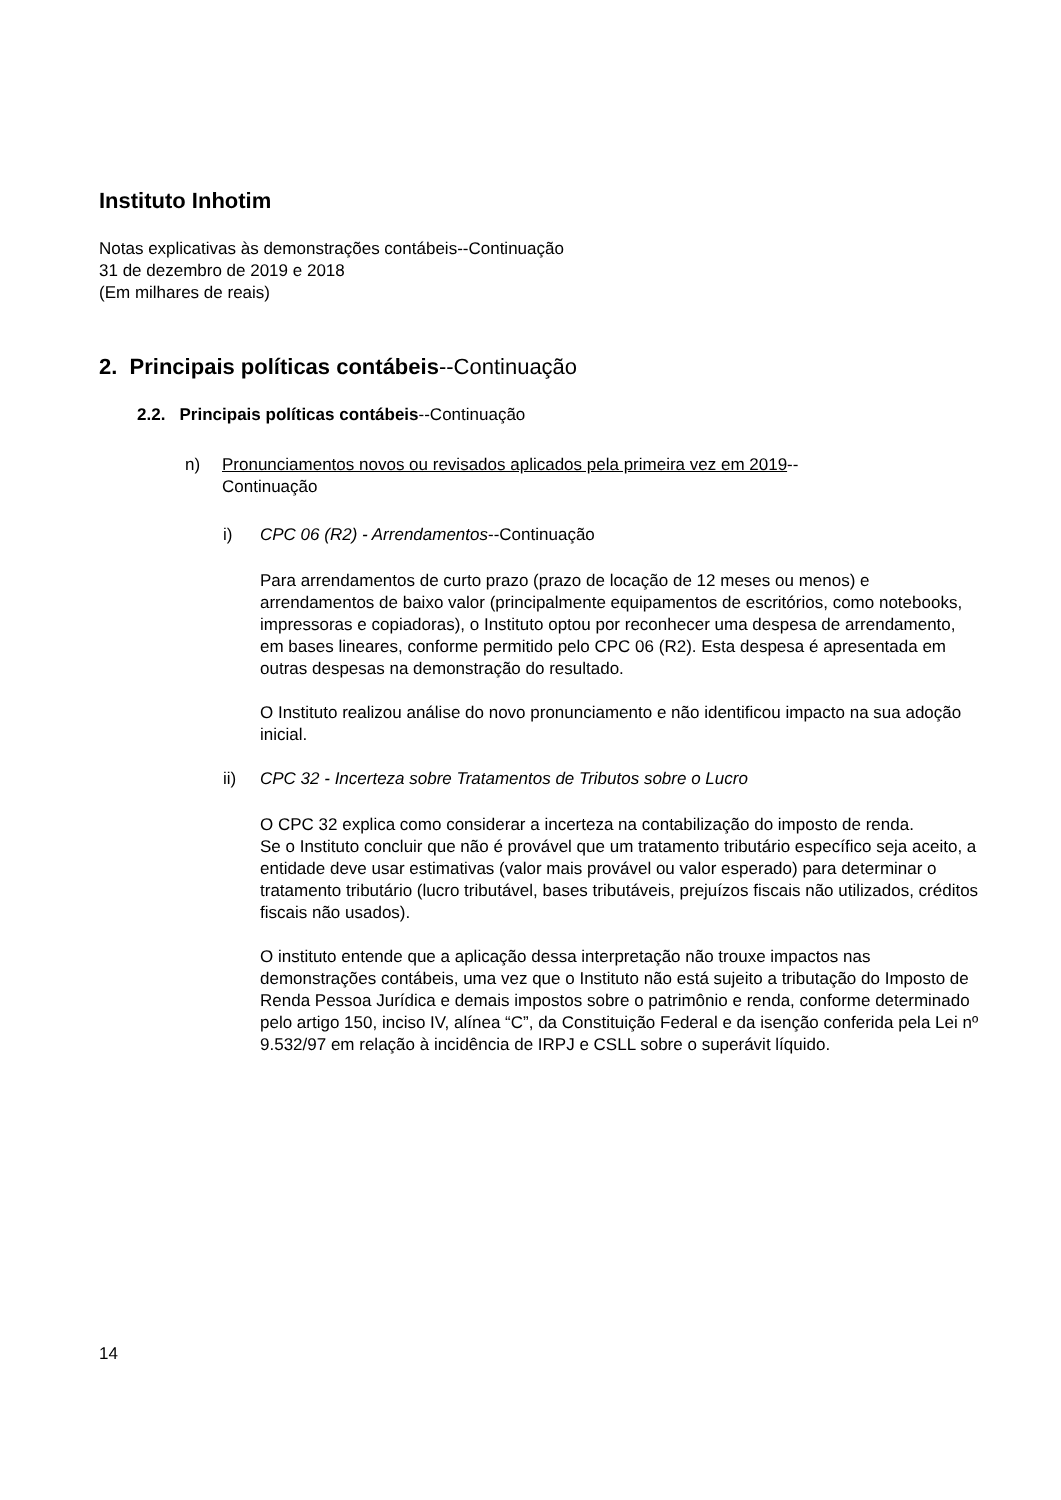Instituto Inhotim
Notas explicativas às demonstrações contábeis--Continuação
31 de dezembro de 2019 e 2018
(Em milhares de reais)
2. Principais políticas contábeis--Continuação
2.2. Principais políticas contábeis--Continuação
n) Pronunciamentos novos ou revisados aplicados pela primeira vez em 2019--
Continuação
i) CPC 06 (R2) - Arrendamentos--Continuação
Para arrendamentos de curto prazo (prazo de locação de 12 meses ou menos) e arrendamentos de baixo valor (principalmente equipamentos de escritórios, como notebooks, impressoras e copiadoras), o Instituto optou por reconhecer uma despesa de arrendamento, em bases lineares, conforme permitido pelo CPC 06 (R2). Esta despesa é apresentada em outras despesas na demonstração do resultado.
O Instituto realizou análise do novo pronunciamento e não identificou impacto na sua adoção inicial.
ii) CPC 32 - Incerteza sobre Tratamentos de Tributos sobre o Lucro
O CPC 32 explica como considerar a incerteza na contabilização do imposto de renda.
Se o Instituto concluir que não é provável que um tratamento tributário específico seja aceito, a entidade deve usar estimativas (valor mais provável ou valor esperado) para determinar o tratamento tributário (lucro tributável, bases tributáveis, prejuízos fiscais não utilizados, créditos fiscais não usados).
O instituto entende que a aplicação dessa interpretação não trouxe impactos nas demonstrações contábeis, uma vez que o Instituto não está sujeito a tributação do Imposto de Renda Pessoa Jurídica e demais impostos sobre o patrimônio e renda, conforme determinado pelo artigo 150, inciso IV, alínea “C”, da Constituição Federal e da isenção conferida pela Lei nº 9.532/97 em relação à incidência de IRPJ e CSLL sobre o superávit líquido.
14